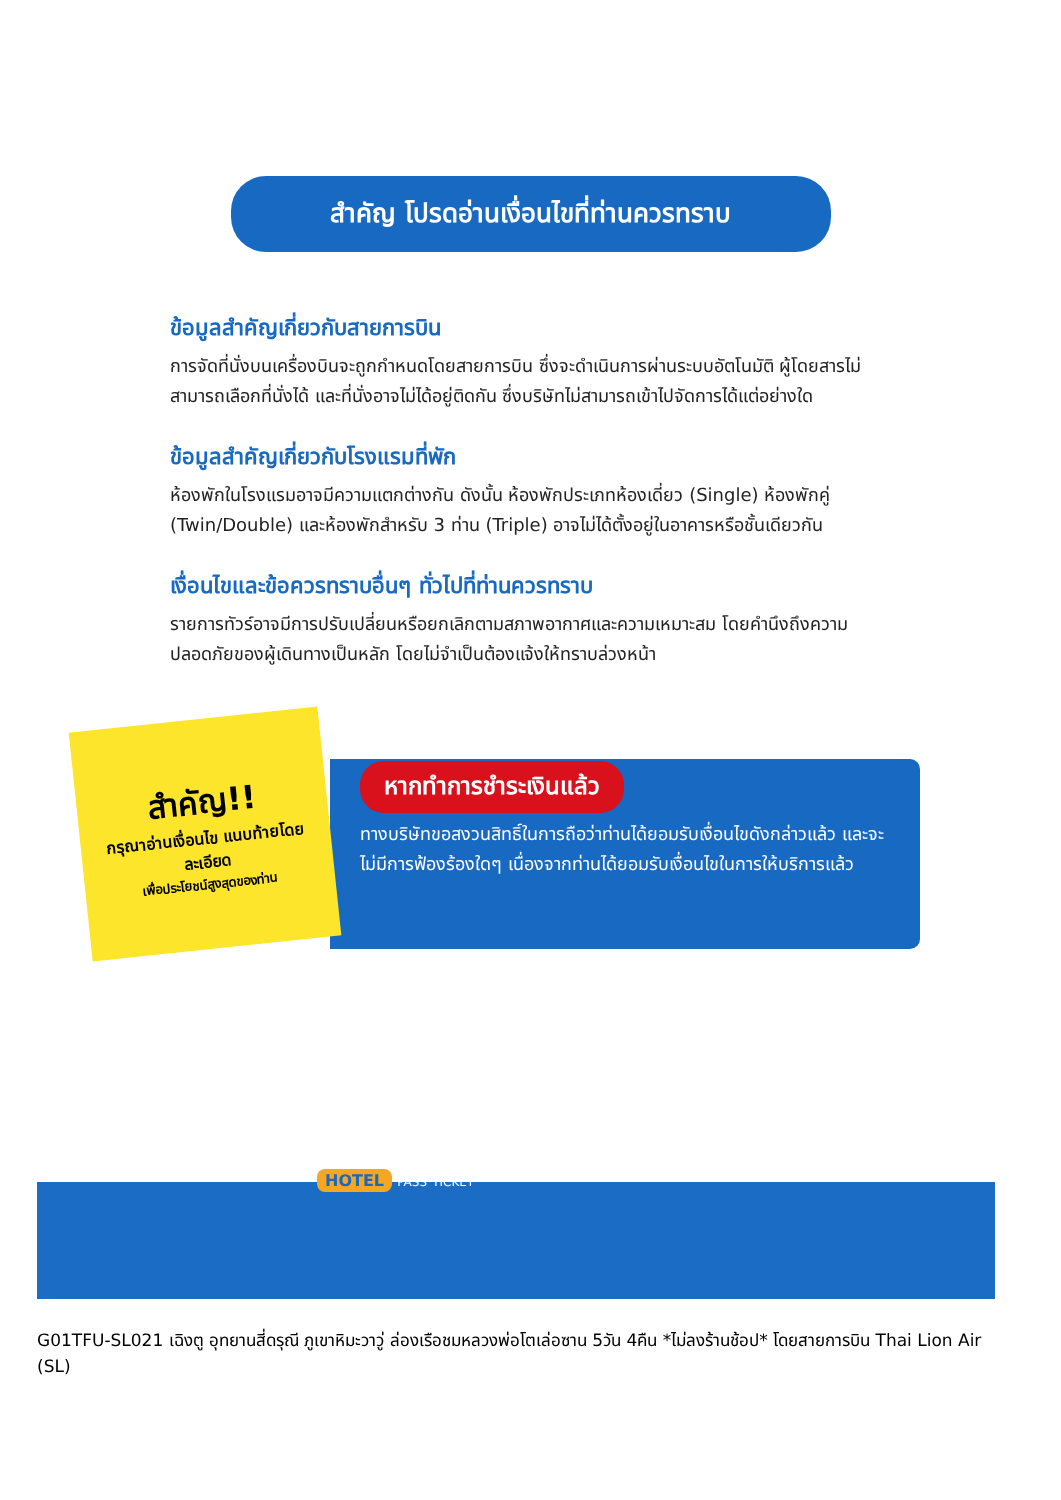สำคัญ โปรดอ่านเงื่อนไขที่ท่านควรทราบ
ข้อมูลสำคัญเกี่ยวกับสายการบิน
การจัดที่นั่งบนเครื่องบินจะถูกกำหนดโดยสายการบิน ซึ่งจะดำเนินการผ่านระบบอัตโนมัติ ผู้โดยสารไม่สามารถเลือกที่นั่งได้ และที่นั่งอาจไม่ได้อยู่ติดกัน ซึ่งบริษัทไม่สามารถเข้าไปจัดการได้แต่อย่างใด
ข้อมูลสำคัญเกี่ยวกับโรงแรมที่พัก
ห้องพักในโรงแรมอาจมีความแตกต่างกัน ดังนั้น ห้องพักประเภทห้องเดี่ยว (Single) ห้องพักคู่ (Twin/Double) และห้องพักสำหรับ 3 ท่าน (Triple) อาจไม่ได้ตั้งอยู่ในอาคารหรือชั้นเดียวกัน
เงื่อนไขและข้อควรทราบอื่นๆ ทั่วไปที่ท่านควรทราบ
รายการทัวร์อาจมีการปรับเปลี่ยนหรือยกเลิกตามสภาพอากาศและความเหมาะสม โดยคำนึงถึงความปลอดภัยของผู้เดินทางเป็นหลัก โดยไม่จำเป็นต้องแจ้งให้ทราบล่วงหน้า
สำคัญ!!
กรุณาอ่านเงื่อนไข แนบท้ายโดยละเอียด
เพื่อประโยชน์สูงสุดของท่าน
หากทำการชำระเงินแล้ว
ทางบริษัทขอสงวนสิทธิ์ในการถือว่าท่านได้ยอมรับเงื่อนไขดังกล่าวแล้ว และจะไม่มีการฟ้องร้องใดๆ เนื่องจากท่านได้ยอมรับเงื่อนไขในการให้บริการแล้ว
HOTEL PASS TICKET
G01TFU-SL021 เฉิงตู อุทยานสี่ดรุณี ภูเขาหิมะวาวู่ ล่องเรือชมหลวงพ่อโตเล่อซาน 5วัน 4คืน *ไม่ลงร้านช้อป* โดยสายการบิน Thai Lion Air (SL)